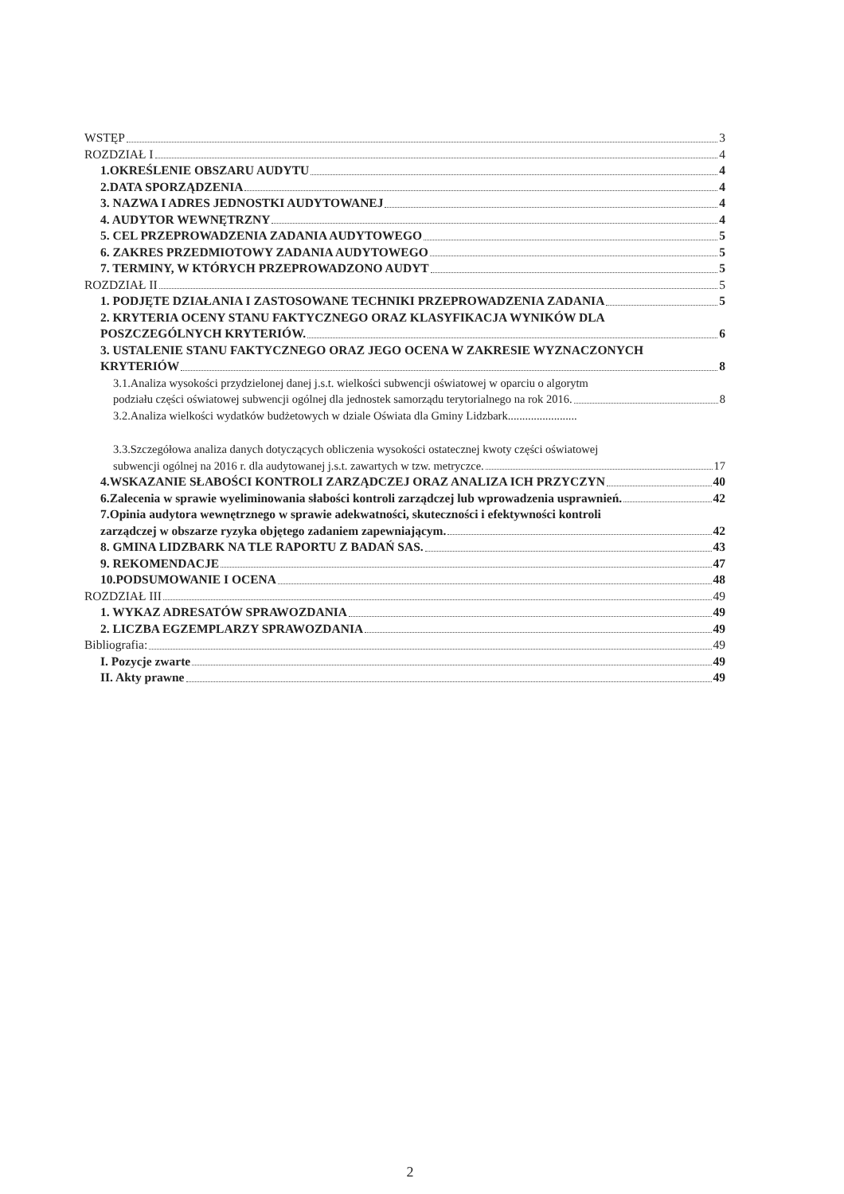WSTĘP 3
ROZDZIAŁ I 4
1.OKREŚLENIE OBSZARU AUDYTU 4
2.DATA SPORZĄDZENIA 4
3. NAZWA I ADRES JEDNOSTKI AUDYTOWANEJ 4
4. AUDYTOR WEWNĘTRZNY 4
5. CEL PRZEPROWADZENIA ZADANIA AUDYTOWEGO 5
6. ZAKRES PRZEDMIOTOWY ZADANIA AUDYTOWEGO 5
7. TERMINY, W KTÓRYCH PRZEPROWADZONO AUDYT 5
ROZDZIAŁ II 5
1. PODJĘTE DZIAŁANIA I ZASTOSOWANE TECHNIKI PRZEPROWADZENIA ZADANIA 5
2. KRYTERIA OCENY STANU FAKTYCZNEGO ORAZ KLASYFIKACJA WYNIKÓW DLA
POSZCZEGÓLNYCH KRYTERIÓW. 6
3. USTALENIE STANU FAKTYCZNEGO ORAZ JEGO OCENA W ZAKRESIE WYZNACZONYCH
KRYTERIÓW 8
3.1.Analiza wysokości przydzielonej danej j.s.t. wielkości subwencji oświatowej w oparciu o algorytm
podziału części oświatowej subwencji ogólnej dla jednostek samorządu terytorialnego na rok 2016. 8
3.2.Analiza wielkości wydatków budżetowych w dziale Oświata dla Gminy Lidzbark........................
3.3.Szczegółowa analiza danych dotyczących obliczenia wysokości ostatecznej kwoty części oświatowej
subwencji ogólnej na 2016 r. dla audytowanej j.s.t. zawartych w tzw. metryczce. 17
4.WSKAZANIE SŁABOŚCI KONTROLI ZARZĄDCZEJ ORAZ ANALIZA ICH PRZYCZYN 40
6.Zalecenia w sprawie wyeliminowania słabości kontroli zarządczej lub wprowadzenia usprawnień. 42
7.Opinia audytora wewnętrznego w sprawie adekwatności, skuteczności i efektywności kontroli
zarządczej w obszarze ryzyka objętego zadaniem zapewniającym. 42
8. GMINA LIDZBARK NA TLE RAPORTU Z BADAŃ SAS. 43
9. REKOMENDACJE 47
10.PODSUMOWANIE I OCENA 48
ROZDZIAŁ III 49
1. WYKAZ ADRESATÓW SPRAWOZDANIA 49
2. LICZBA EGZEMPLARZY SPRAWOZDANIA 49
Bibliografia: 49
I. Pozycje zwarte 49
II. Akty prawne 49
2